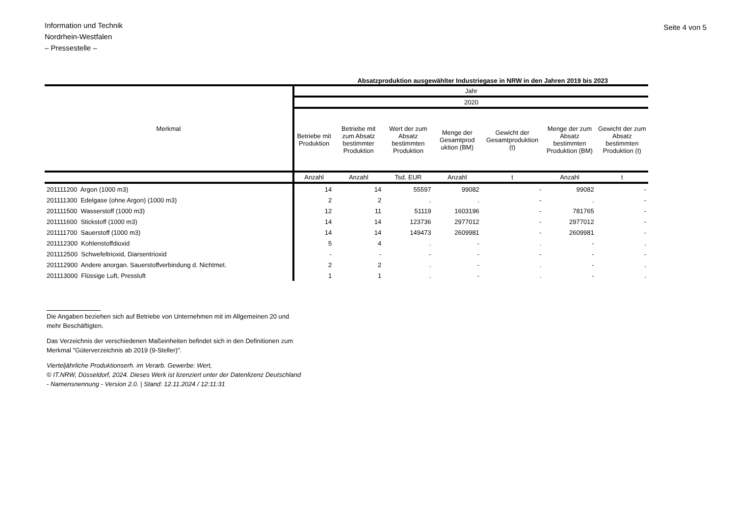Information und Technik
Nordrhein-Westfalen
– Pressestelle –
Seite 4 von 5
Absatzproduktion ausgewählter Industriegase in NRW in den Jahren 2019 bis 2023
| Merkmal | Jahr | | | | | | |
| --- | --- | --- | --- | --- | --- | --- | --- |
| | 2020 | | | | | | |
| | Betriebe mit Produktion | Betriebe mit zum Absatz bestimmter Produktion | Wert der zum Absatz bestimmten Produktion | Menge der Gesamtprod uktion (BM) | Gewicht der Gesamtproduktion (t) | Menge der zum Absatz bestimmten Produktion (BM) | Gewicht der zum Absatz bestimmten Produktion (t) |
| | Anzahl | Anzahl | Tsd. EUR | Anzahl | t | Anzahl | t |
| 201111200 Argon (1000 m3) | 14 | 14 | 55597 | 99082 | - | 99082 | - |
| 201111300 Edelgase (ohne Argon) (1000 m3) | 2 | 2 | . | . | - | . | - |
| 201111500 Wasserstoff (1000 m3) | 12 | 11 | 51119 | 1603196 | - | 781765 | - |
| 201111600 Stickstoff (1000 m3) | 14 | 14 | 123736 | 2977012 | - | 2977012 | - |
| 201111700 Sauerstoff (1000 m3) | 14 | 14 | 149473 | 2609981 | - | 2609981 | - |
| 201112300 Kohlenstoffdioxid | 5 | 4 | . | - | . | - | . |
| 201112500 Schwefeltrioxid, Diarsentrioxid | - | - | - | - | - | - | - |
| 201112900 Andere anorgan. Sauerstoffverbindung d. Nichtmet. | 2 | 2 | . | - | . | - | . |
| 201113000 Flüssige Luft, Pressluft | 1 | 1 | . | - | . | - | . |
Die Angaben beziehen sich auf Betriebe von Unternehmen mit im Allgemeinen 20 und mehr Beschäftigten.
Das Verzeichnis der verschiedenen Maßeinheiten befindet sich in den Definitionen zum Merkmal "Güterverzeichnis ab 2019 (9-Steller)".
Vierteljährliche Produktionserh. im Verarb. Gewerbe: Wert,
© IT.NRW, Düsseldorf, 2024. Dieses Werk ist lizenziert unter der Datenlizenz Deutschland - Namensnennung - Version 2.0. | Stand: 12.11.2024 / 12:11:31